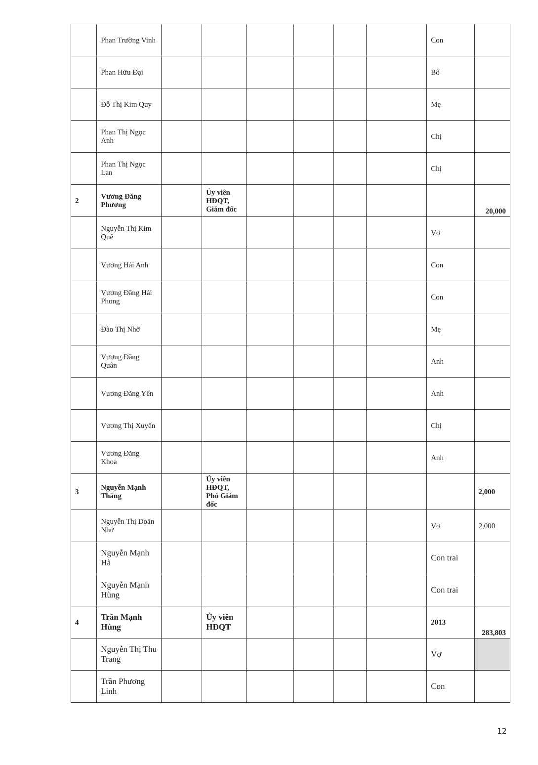| | Phan Trường Vinh | | | | | | | Con | |
| | Phan Hữu Đại | | | | | | | Bố | |
| | Đỗ Thị Kim Quy | | | | | | | Mẹ | |
| | Phan Thị Ngọc Anh | | | | | | | Chị | |
| | Phan Thị Ngọc Lan | | | | | | | Chị | |
| 2 | Vương Đăng Phương | | Ủy viên HĐQT, Giám đốc | | | | | | 20,000 |
| | Nguyễn Thị Kim Quế | | | | | | | Vợ | |
| | Vương Hải Anh | | | | | | | Con | |
| | Vương Đăng Hải Phong | | | | | | | Con | |
| | Đào Thị Nhỡ | | | | | | | Mẹ | |
| | Vương Đăng Quân | | | | | | | Anh | |
| | Vương Đăng Yến | | | | | | | Anh | |
| | Vương Thị Xuyến | | | | | | | Chị | |
| | Vương Đăng Khoa | | | | | | | Anh | |
| 3 | Nguyễn Mạnh Thắng | | Ủy viên HĐQT, Phó Giám đốc | | | | | | 2,000 |
| | Nguyễn Thị Doãn Như | | | | | | | Vợ | 2,000 |
| | Nguyễn Mạnh Hà | | | | | | | Con trai | |
| | Nguyễn Mạnh Hùng | | | | | | | Con trai | |
| 4 | Trần Mạnh Hùng | | Ủy viên HĐQT | | | | | 2013 | 283,803 |
| | Nguyễn Thị Thu Trang | | | | | | | Vợ | |
| | Trần Phương Linh | | | | | | | Con | |
12